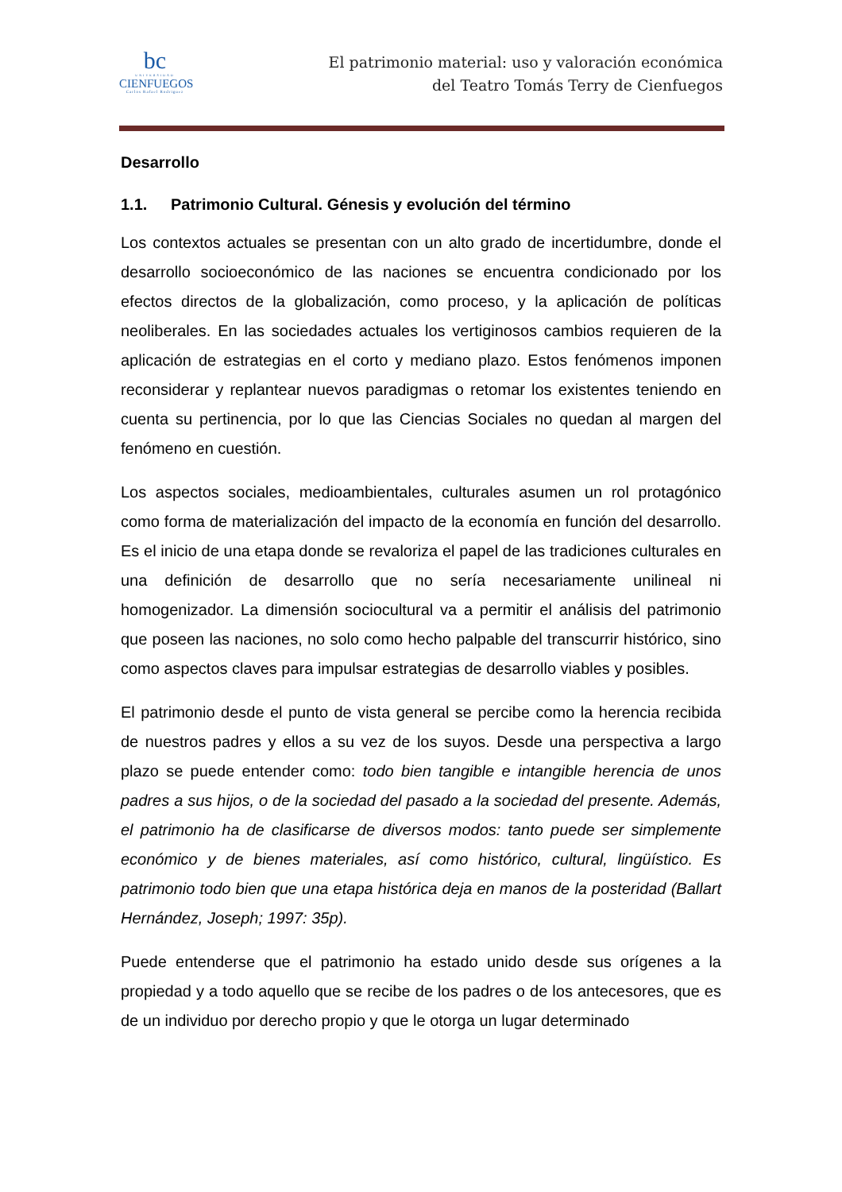bc
UNIVERSIDAD
CIENFUEGOS
Carlos Rafael Rodriguez
El patrimonio material: uso y valoración económica
del Teatro Tomás Terry de Cienfuegos
Desarrollo
1.1. Patrimonio Cultural. Génesis y evolución del término
Los contextos actuales se presentan con un alto grado de incertidumbre, donde el desarrollo socioeconómico de las naciones se encuentra condicionado por los efectos directos de la globalización, como proceso, y la aplicación de políticas neoliberales. En las sociedades actuales los vertiginosos cambios requieren de la aplicación de estrategias en el corto y mediano plazo. Estos fenómenos imponen reconsiderar y replantear nuevos paradigmas o retomar los existentes teniendo en cuenta su pertinencia, por lo que las Ciencias Sociales no quedan al margen del fenómeno en cuestión.
Los aspectos sociales, medioambientales, culturales asumen un rol protagónico como forma de materialización del impacto de la economía en función del desarrollo. Es el inicio de una etapa donde se revaloriza el papel de las tradiciones culturales en una definición de desarrollo que no sería necesariamente unilineal ni homogenizador. La dimensión sociocultural va a permitir el análisis del patrimonio que poseen las naciones, no solo como hecho palpable del transcurrir histórico, sino como aspectos claves para impulsar estrategias de desarrollo viables y posibles.
El patrimonio desde el punto de vista general se percibe como la herencia recibida de nuestros padres y ellos a su vez de los suyos. Desde una perspectiva a largo plazo se puede entender como: todo bien tangible e intangible herencia de unos padres a sus hijos, o de la sociedad del pasado a la sociedad del presente. Además, el patrimonio ha de clasificarse de diversos modos: tanto puede ser simplemente económico y de bienes materiales, así como histórico, cultural, lingüístico. Es patrimonio todo bien que una etapa histórica deja en manos de la posteridad (Ballart Hernández, Joseph; 1997: 35p).
Puede entenderse que el patrimonio ha estado unido desde sus orígenes a la propiedad y a todo aquello que se recibe de los padres o de los antecesores, que es de un individuo por derecho propio y que le otorga un lugar determinado